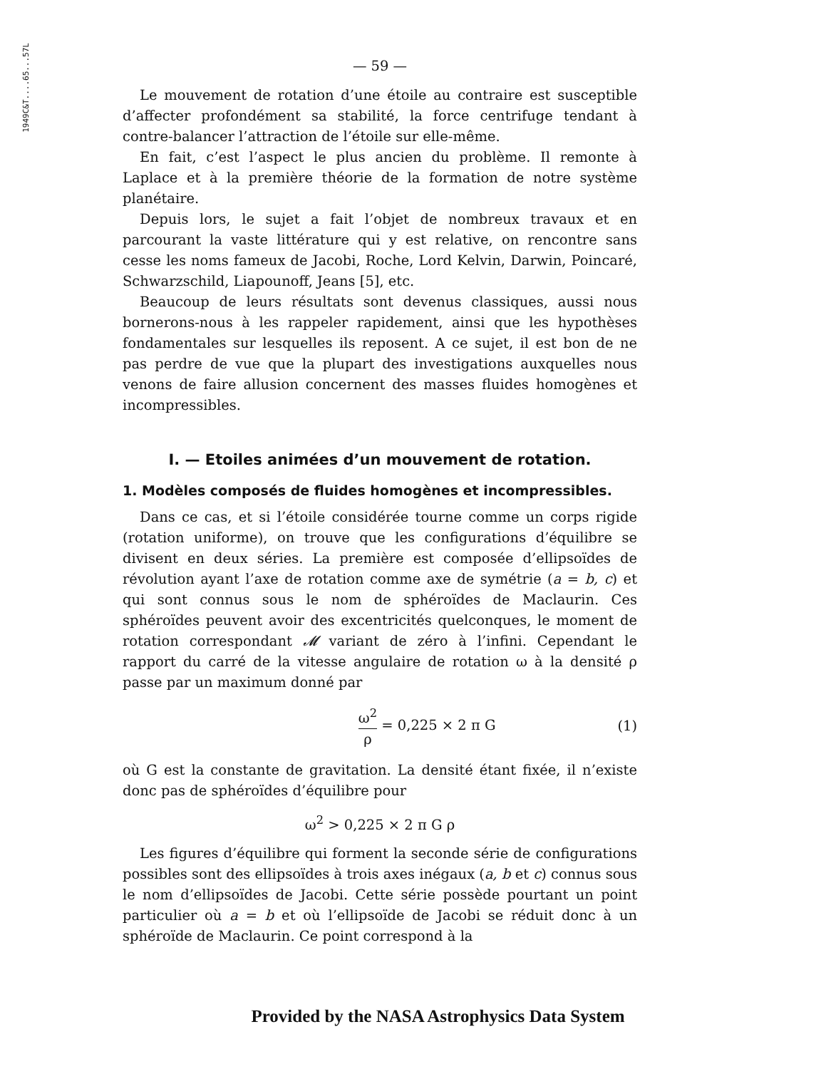1949C&T....65...57L
— 59 —
Le mouvement de rotation d’une étoile au contraire est susceptible d’affecter profondément sa stabilité, la force centrifuge tendant à contre-balancer l’attraction de l’étoile sur elle-même.
En fait, c’est l’aspect le plus ancien du problème. Il remonte à Laplace et à la première théorie de la formation de notre système planétaire.
Depuis lors, le sujet a fait l’objet de nombreux travaux et en parcourant la vaste littérature qui y est relative, on rencontre sans cesse les noms fameux de Jacobi, Roche, Lord Kelvin, Darwin, Poincaré, Schwarzschild, Liapounoff, Jeans [5], etc.
Beaucoup de leurs résultats sont devenus classiques, aussi nous bornerons-nous à les rappeler rapidement, ainsi que les hypothèses fondamentales sur lesquelles ils reposent. A ce sujet, il est bon de ne pas perdre de vue que la plupart des investigations auxquelles nous venons de faire allusion concernent des masses fluides homogènes et incompressibles.
I. — Etoiles animées d’un mouvement de rotation.
1. Modèles composés de fluides homogènes et incompressibles.
Dans ce cas, et si l’étoile considérée tourne comme un corps rigide (rotation uniforme), on trouve que les configurations d’équilibre se divisent en deux séries. La première est composée d’ellipsoïdes de révolution ayant l’axe de rotation comme axe de symétrie (a = b, c) et qui sont connus sous le nom de sphéroïdes de Maclaurin. Ces sphéroïdes peuvent avoir des excentricités quelconques, le moment de rotation correspondant 𝓜 variant de zéro à l’infini. Cependant le rapport du carré de la vitesse angulaire de rotation ω à la densité ρ passe par un maximum donné par
ω<sup>2</sup> ρ = 0,225 × 2 π G (1)
où G est la constante de gravitation. La densité étant fixée, il n’existe donc pas de sphéroïdes d’équilibre pour
ω<sup>2</sup> > 0,225 × 2 π G ρ
Les figures d’équilibre qui forment la seconde série de configurations possibles sont des ellipsoïdes à trois axes inégaux (a, b et c) connus sous le nom d’ellipsoïdes de Jacobi. Cette série possède pourtant un point particulier où a = b et où l’ellipsoïde de Jacobi se réduit donc à un sphéroïde de Maclaurin. Ce point correspond à la
Provided by the NASA Astrophysics Data System